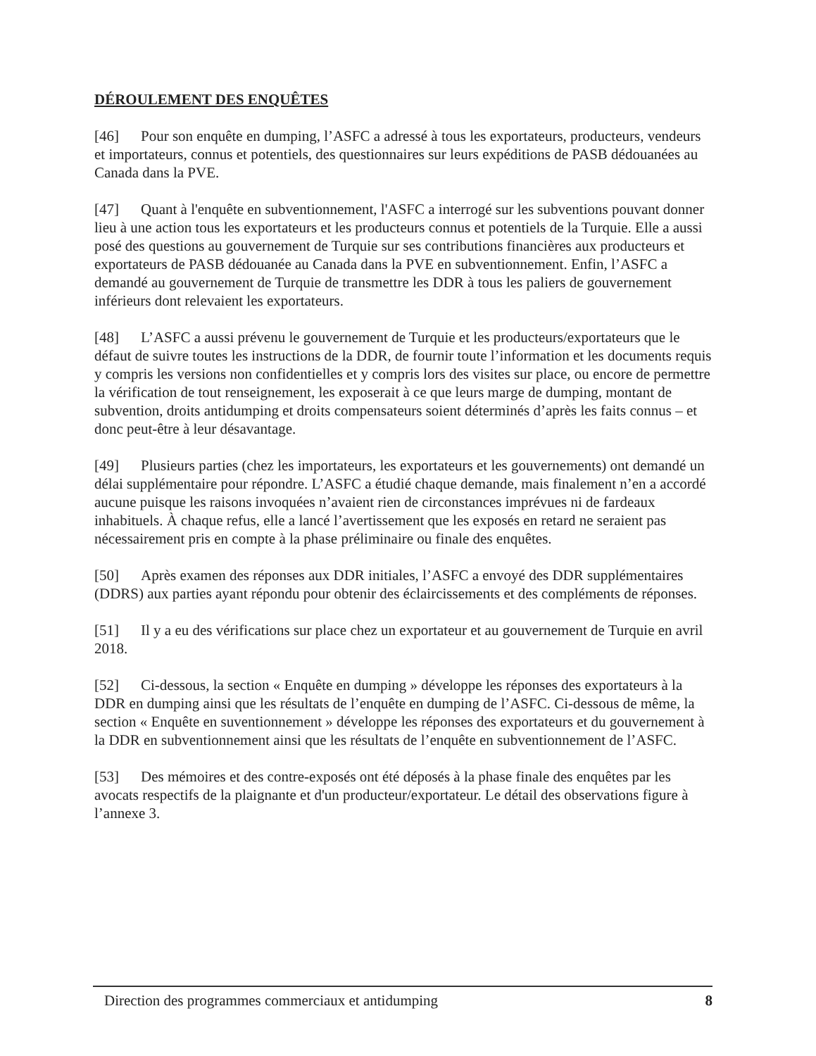DÉROULEMENT DES ENQUÊTES
[46] Pour son enquête en dumping, l’ASFC a adressé à tous les exportateurs, producteurs, vendeurs et importateurs, connus et potentiels, des questionnaires sur leurs expéditions de PASB dédouanées au Canada dans la PVE.
[47] Quant à l'enquête en subventionnement, l'ASFC a interrogé sur les subventions pouvant donner lieu à une action tous les exportateurs et les producteurs connus et potentiels de la Turquie. Elle a aussi posé des questions au gouvernement de Turquie sur ses contributions financières aux producteurs et exportateurs de PASB dédouanée au Canada dans la PVE en subventionnement. Enfin, l’ASFC a demandé au gouvernement de Turquie de transmettre les DDR à tous les paliers de gouvernement inférieurs dont relevaient les exportateurs.
[48] L’ASFC a aussi prévenu le gouvernement de Turquie et les producteurs/exportateurs que le défaut de suivre toutes les instructions de la DDR, de fournir toute l’information et les documents requis y compris les versions non confidentielles et y compris lors des visites sur place, ou encore de permettre la vérification de tout renseignement, les exposerait à ce que leurs marge de dumping, montant de subvention, droits antidumping et droits compensateurs soient déterminés d’après les faits connus – et donc peut-être à leur désavantage.
[49] Plusieurs parties (chez les importateurs, les exportateurs et les gouvernements) ont demandé un délai supplémentaire pour répondre. L’ASFC a étudié chaque demande, mais finalement n’en a accordé aucune puisque les raisons invoquées n’avaient rien de circonstances imprévues ni de fardeaux inhabituels. À chaque refus, elle a lancé l’avertissement que les exposés en retard ne seraient pas nécessairement pris en compte à la phase préliminaire ou finale des enquêtes.
[50] Après examen des réponses aux DDR initiales, l’ASFC a envoyé des DDR supplémentaires (DDRS) aux parties ayant répondu pour obtenir des éclaircissements et des compléments de réponses.
[51] Il y a eu des vérifications sur place chez un exportateur et au gouvernement de Turquie en avril 2018.
[52] Ci-dessous, la section « Enquête en dumping » développe les réponses des exportateurs à la DDR en dumping ainsi que les résultats de l’enquête en dumping de l’ASFC. Ci-dessous de même, la section « Enquête en suventionnement » développe les réponses des exportateurs et du gouvernement à la DDR en subventionnement ainsi que les résultats de l’enquête en subventionnement de l’ASFC.
[53] Des mémoires et des contre-exposés ont été déposés à la phase finale des enquêtes par les avocats respectifs de la plaignante et d'un producteur/exportateur. Le détail des observations figure à l’annexe 3.
Direction des programmes commerciaux et antidumping 8